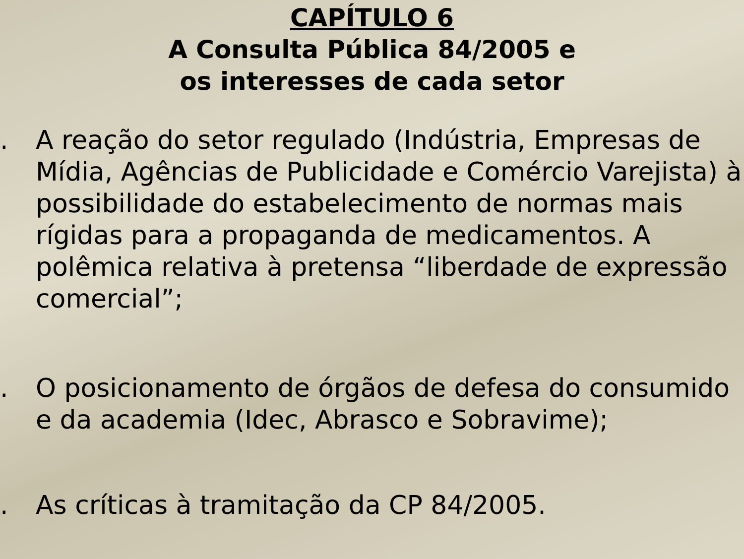CAPÍTULO 6
A Consulta Pública 84/2005 e
os interesses de cada setor
. A reação do setor regulado (Indústria, Empresas de Mídia, Agências de Publicidade e Comércio Varejista) à possibilidade do estabelecimento de normas mais rígidas para a propaganda de medicamentos. A polêmica relativa à pretensa “liberdade de expressão comercial”;
. O posicionamento de órgãos de defesa do consumido e da academia (Idec, Abrasco e Sobravime);
. As críticas à tramitação da CP 84/2005.